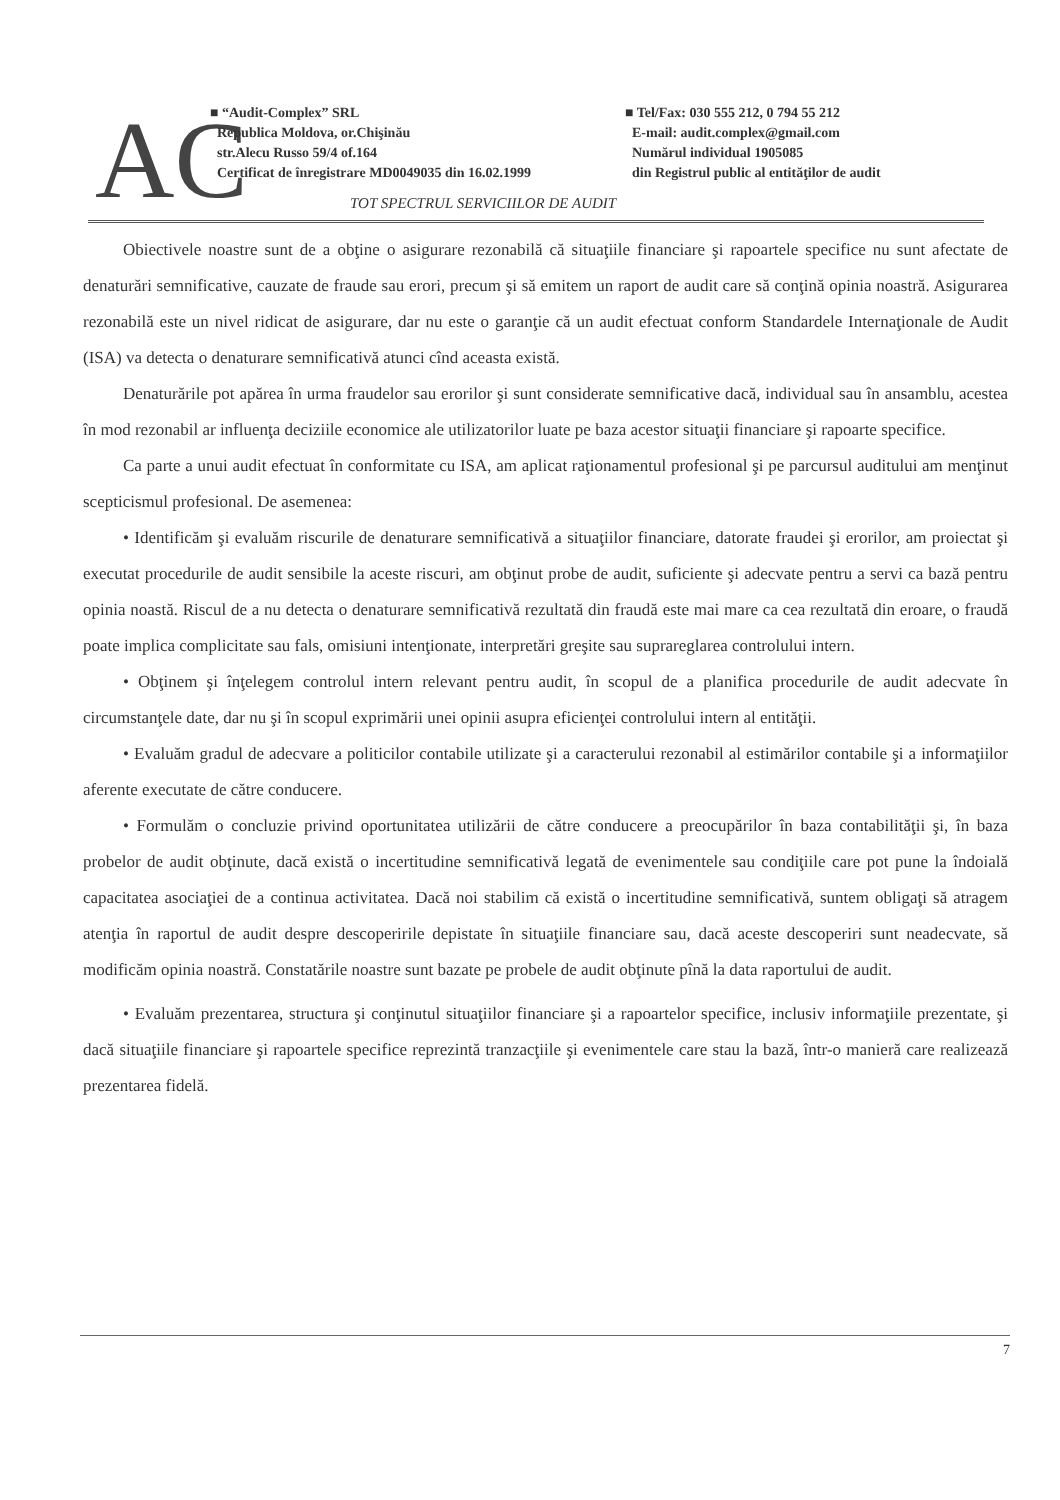AC
■ “Audit-Complex” SRL
Republica Moldova, or.Chişinău
str.Alecu Russo 59/4 of.164
Certificat de înregistrare MD0049035 din 16.02.1999
■ Tel/Fax: 030 555 212, 0 794 55 212
E-mail: audit.complex@gmail.com
Numărul individual 1905085
din Registrul public al entităţilor de audit
TOT SPECTRUL SERVICIILOR DE AUDIT
Obiectivele noastre sunt de a obţine o asigurare rezonabilă că situaţiile financiare şi rapoartele specifice nu sunt afectate de denaturări semnificative, cauzate de fraude sau erori, precum şi să emitem un raport de audit care să conţină opinia noastră. Asigurarea rezonabilă este un nivel ridicat de asigurare, dar nu este o garanţie că un audit efectuat conform Standardele Internaţionale de Audit (ISA) va detecta o denaturare semnificativă atunci cînd aceasta există.
Denaturările pot apărea în urma fraudelor sau erorilor şi sunt considerate semnificative dacă, individual sau în ansamblu, acestea în mod rezonabil ar influenţa deciziile economice ale utilizatorilor luate pe baza acestor situaţii financiare şi rapoarte specifice.
Ca parte a unui audit efectuat în conformitate cu ISA, am aplicat raţionamentul profesional şi pe parcursul auditului am menţinut scepticismul profesional. De asemenea:
• Identificăm şi evaluăm riscurile de denaturare semnificativă a situaţiilor financiare, datorate fraudei şi erorilor, am proiectat şi executat procedurile de audit sensibile la aceste riscuri, am obţinut probe de audit, suficiente şi adecvate pentru a servi ca bază pentru opinia noastă. Riscul de a nu detecta o denaturare semnificativă rezultată din fraudă este mai mare ca cea rezultată din eroare, o fraudă poate implica complicitate sau fals, omisiuni intenţionate, interpretări greşite sau suprareglarea controlului intern.
• Obţinem şi înţelegem controlul intern relevant pentru audit, în scopul de a planifica procedurile de audit adecvate în circumstanţele date, dar nu şi în scopul exprimării unei opinii asupra eficienţei controlului intern al entităţii.
• Evaluăm gradul de adecvare a politicilor contabile utilizate şi a caracterului rezonabil al estimărilor contabile şi a informaţiilor aferente executate de către conducere.
• Formulăm o concluzie privind oportunitatea utilizării de către conducere a preocupărilor în baza contabilităţii şi, în baza probelor de audit obţinute, dacă există o incertitudine semnificativă legată de evenimentele sau condiţiile care pot pune la îndoială capacitatea asociaţiei de a continua activitatea. Dacă noi stabilim că există o incertitudine semnificativă, suntem obligaţi să atragem atenţia în raportul de audit despre descoperirile depistate în situaţiile financiare sau, dacă aceste descoperiri sunt neadecvate, să modificăm opinia noastră. Constatările noastre sunt bazate pe probele de audit obţinute pînă la data raportului de audit.
• Evaluăm prezentarea, structura şi conţinutul situaţiilor financiare şi a rapoartelor specifice, inclusiv informaţiile prezentate, şi dacă situaţiile financiare şi rapoartele specifice reprezintă tranzacţiile şi evenimentele care stau la bază, într-o manieră care realizează prezentarea fidelă.
7